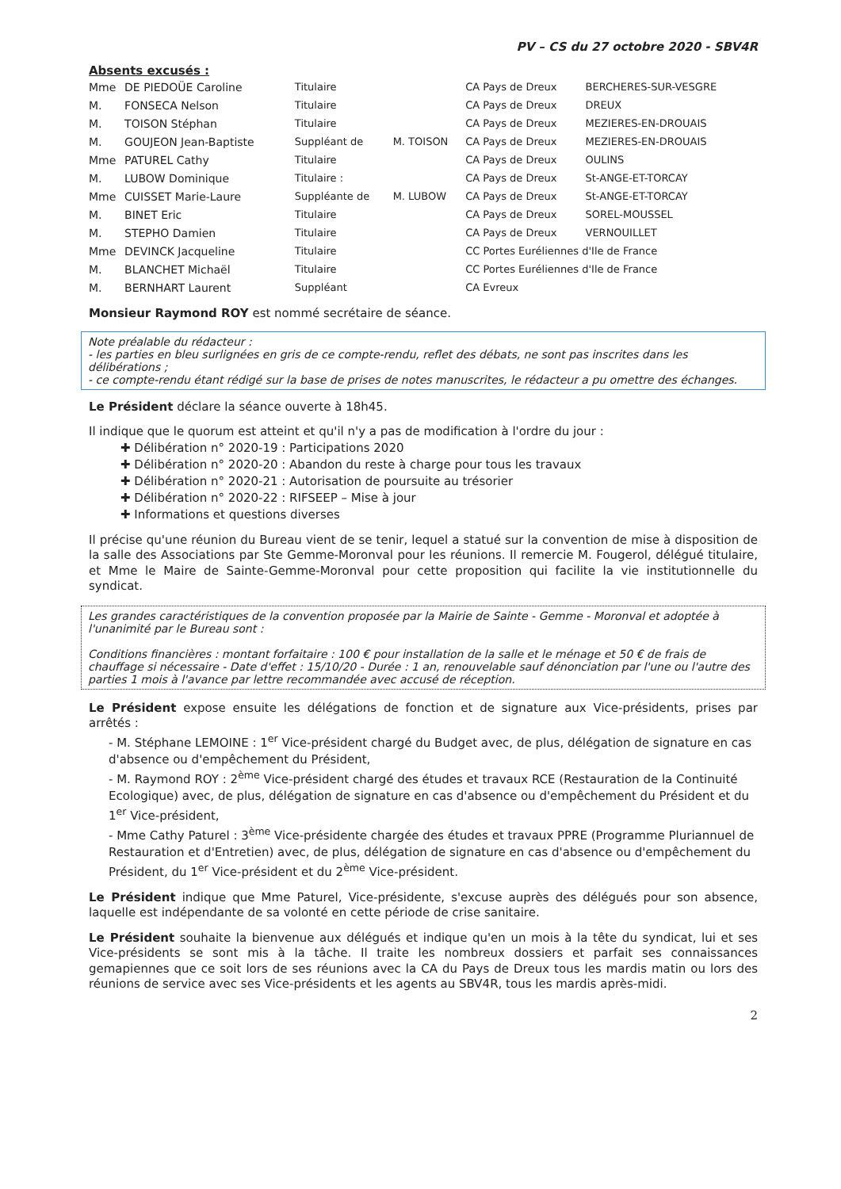PV – CS du 27 octobre 2020 - SBV4R
Absents excusés :
| Mme | DE PIEDOÜE Caroline | Titulaire | | CA Pays de Dreux | BERCHERES-SUR-VESGRE |
| M. | FONSECA Nelson | Titulaire | | CA Pays de Dreux | DREUX |
| M. | TOISON Stéphan | Titulaire | | CA Pays de Dreux | MEZIERES-EN-DROUAIS |
| M. | GOUJEON Jean-Baptiste | Suppléant de | M. TOISON | CA Pays de Dreux | MEZIERES-EN-DROUAIS |
| Mme | PATUREL Cathy | Titulaire | | CA Pays de Dreux | OULINS |
| M. | LUBOW Dominique | Titulaire : | | CA Pays de Dreux | St-ANGE-ET-TORCAY |
| Mme | CUISSET Marie-Laure | Suppléante de | M. LUBOW | CA Pays de Dreux | St-ANGE-ET-TORCAY |
| M. | BINET Eric | Titulaire | | CA Pays de Dreux | SOREL-MOUSSEL |
| M. | STEPHO Damien | Titulaire | | CA Pays de Dreux | VERNOUILLET |
| Mme | DEVINCK Jacqueline | Titulaire | | CC Portes Euréliennes d'Ile de France | |
| M. | BLANCHET Michaël | Titulaire | | CC Portes Euréliennes d'Ile de France | |
| M. | BERNHART Laurent | Suppléant | | CA Evreux | |
Monsieur Raymond ROY est nommé secrétaire de séance.
Note préalable du rédacteur :
- les parties en bleu surlignées en gris de ce compte-rendu, reflet des débats, ne sont pas inscrites dans les délibérations ;
- ce compte-rendu étant rédigé sur la base de prises de notes manuscrites, le rédacteur a pu omettre des échanges.
Le Président déclare la séance ouverte à 18h45.
Il indique que le quorum est atteint et qu'il n'y a pas de modification à l'ordre du jour :
✚ Délibération n° 2020-19 : Participations 2020
✚ Délibération n° 2020-20 : Abandon du reste à charge pour tous les travaux
✚ Délibération n° 2020-21 : Autorisation de poursuite au trésorier
✚ Délibération n° 2020-22 : RIFSEEP – Mise à jour
✚ Informations et questions diverses
Il précise qu'une réunion du Bureau vient de se tenir, lequel a statué sur la convention de mise à disposition de la salle des Associations par Ste Gemme-Moronval pour les réunions. Il remercie M. Fougerol, délégué titulaire, et Mme le Maire de Sainte-Gemme-Moronval pour cette proposition qui facilite la vie institutionnelle du syndicat.
Les grandes caractéristiques de la convention proposée par la Mairie de Sainte - Gemme - Moronval et adoptée à l'unanimité par le Bureau sont :
Conditions financières : montant forfaitaire : 100 € pour installation de la salle et le ménage et 50 € de frais de chauffage si nécessaire - Date d'effet : 15/10/20 - Durée : 1 an, renouvelable sauf dénonciation par l'une ou l'autre des parties 1 mois à l'avance par lettre recommandée avec accusé de réception.
Le Président expose ensuite les délégations de fonction et de signature aux Vice-présidents, prises par arrêtés :
- M. Stéphane LEMOINE : 1<sup>er</sup> Vice-président chargé du Budget avec, de plus, délégation de signature en cas d'absence ou d'empêchement du Président,
- M. Raymond ROY : 2<sup>ème</sup> Vice-président chargé des études et travaux RCE (Restauration de la Continuité Ecologique) avec, de plus, délégation de signature en cas d'absence ou d'empêchement du Président et du 1<sup>er</sup> Vice-président,
- Mme Cathy Paturel : 3<sup>ème</sup> Vice-présidente chargée des études et travaux PPRE (Programme Pluriannuel de Restauration et d'Entretien) avec, de plus, délégation de signature en cas d'absence ou d'empêchement du Président, du 1<sup>er</sup> Vice-président et du 2<sup>ème</sup> Vice-président.
Le Président indique que Mme Paturel, Vice-présidente, s'excuse auprès des délégués pour son absence, laquelle est indépendante de sa volonté en cette période de crise sanitaire.
Le Président souhaite la bienvenue aux délégués et indique qu'en un mois à la tête du syndicat, lui et ses Vice-présidents se sont mis à la tâche. Il traite les nombreux dossiers et parfait ses connaissances gemapiennes que ce soit lors de ses réunions avec la CA du Pays de Dreux tous les mardis matin ou lors des réunions de service avec ses Vice-présidents et les agents au SBV4R, tous les mardis après-midi.
2